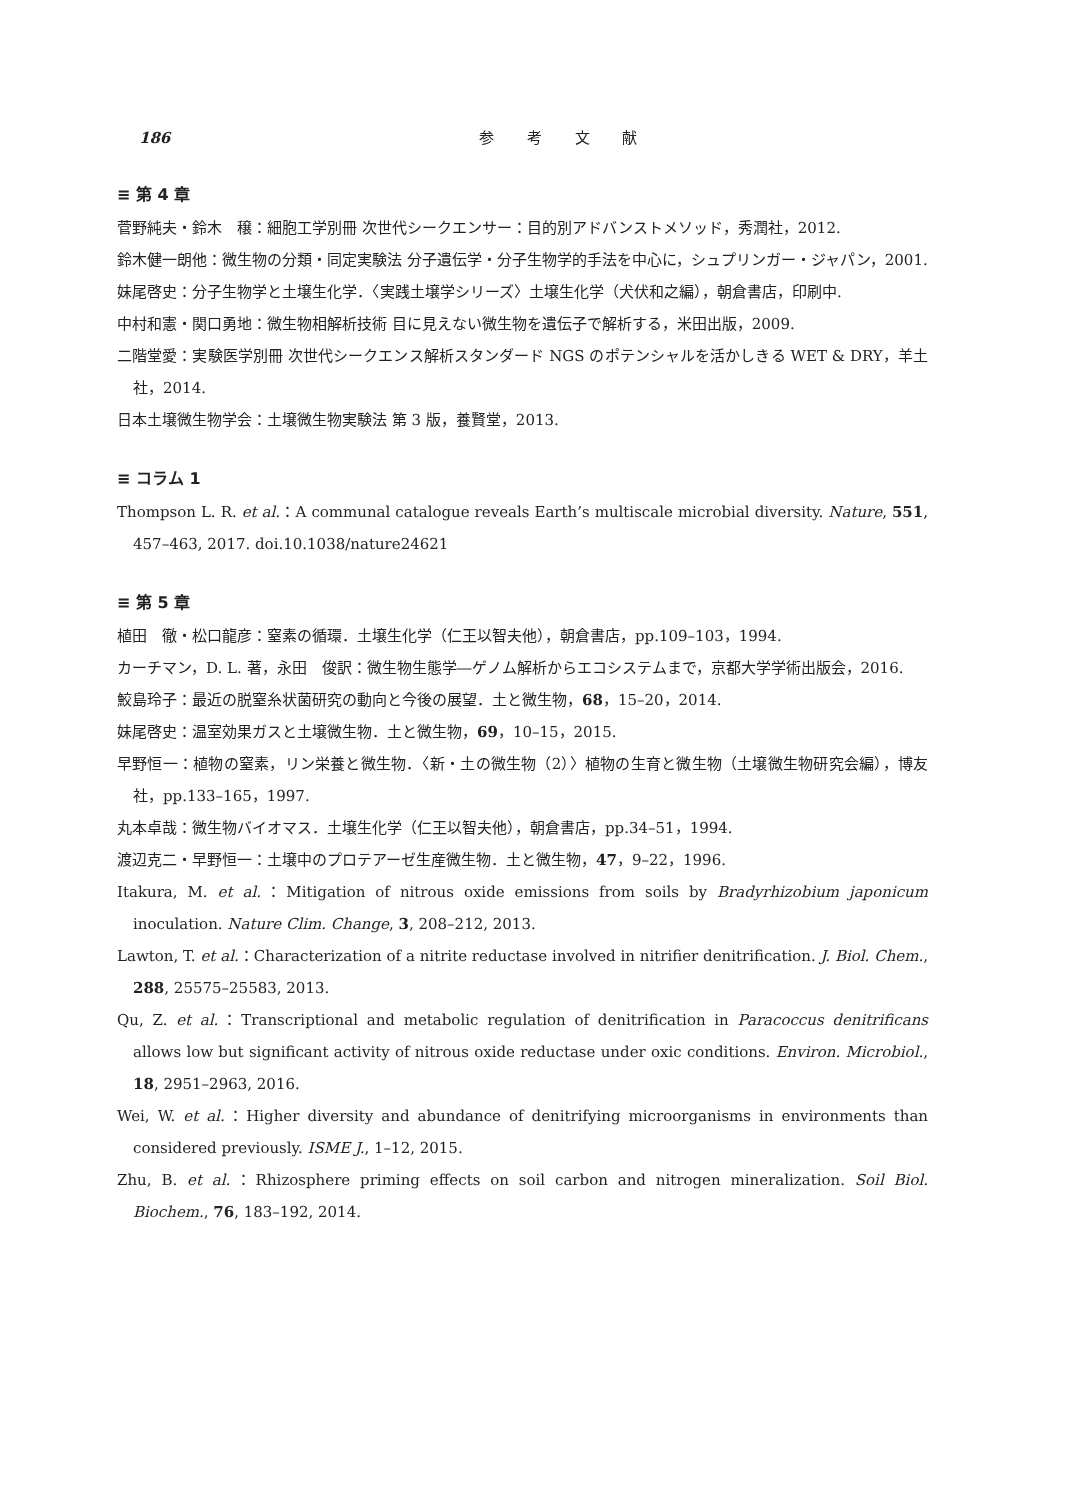186 参 考 文 献
≡ 第 4 章
菅野純夫・鈴木　穣：細胞工学別冊 次世代シークエンサー：目的別アドバンストメソッド，秀潤社，2012.
鈴木健一朗他：微生物の分類・同定実験法 分子遺伝学・分子生物学的手法を中心に，シュプリンガー・ジャパン，2001.
妹尾啓史：分子生物学と土壌生化学．〈実践土壌学シリーズ〉土壌生化学（犬伏和之編），朝倉書店，印刷中.
中村和憲・関口勇地：微生物相解析技術 目に見えない微生物を遺伝子で解析する，米田出版，2009.
二階堂愛：実験医学別冊 次世代シークエンス解析スタンダード NGS のポテンシャルを活かしきる WET & DRY，羊土社，2014.
日本土壌微生物学会：土壌微生物実験法 第 3 版，養賢堂，2013.
≡ コラム 1
Thompson L. R. et al.：A communal catalogue reveals Earth’s multiscale microbial diversity. Nature, 551, 457–463, 2017. doi.10.1038/nature24621
≡ 第 5 章
植田　徹・松口龍彦：窒素の循環．土壌生化学（仁王以智夫他），朝倉書店，pp.109–103，1994.
カーチマン，D. L. 著，永田　俊訳：微生物生態学―ゲノム解析からエコシステムまで，京都大学学術出版会，2016.
鮫島玲子：最近の脱窒糸状菌研究の動向と今後の展望．土と微生物，68，15–20，2014.
妹尾啓史：温室効果ガスと土壌微生物．土と微生物，69，10–15，2015.
早野恒一：植物の窒素，リン栄養と微生物．〈新・土の微生物（2）〉植物の生育と微生物（土壌微生物研究会編），博友社，pp.133–165，1997.
丸本卓哉：微生物バイオマス．土壌生化学（仁王以智夫他），朝倉書店，pp.34–51，1994.
渡辺克二・早野恒一：土壌中のプロテアーゼ生産微生物．土と微生物，47，9–22，1996.
Itakura, M. et al.：Mitigation of nitrous oxide emissions from soils by Bradyrhizobium japonicum inoculation. Nature Clim. Change, 3, 208–212, 2013.
Lawton, T. et al.：Characterization of a nitrite reductase involved in nitrifier denitrification. J. Biol. Chem., 288, 25575–25583, 2013.
Qu, Z. et al.：Transcriptional and metabolic regulation of denitrification in Paracoccus denitrificans allows low but significant activity of nitrous oxide reductase under oxic conditions. Environ. Microbiol., 18, 2951–2963, 2016.
Wei, W. et al.：Higher diversity and abundance of denitrifying microorganisms in environments than considered previously. ISME J., 1–12, 2015.
Zhu, B. et al.：Rhizosphere priming effects on soil carbon and nitrogen mineralization. Soil Biol. Biochem., 76, 183–192, 2014.